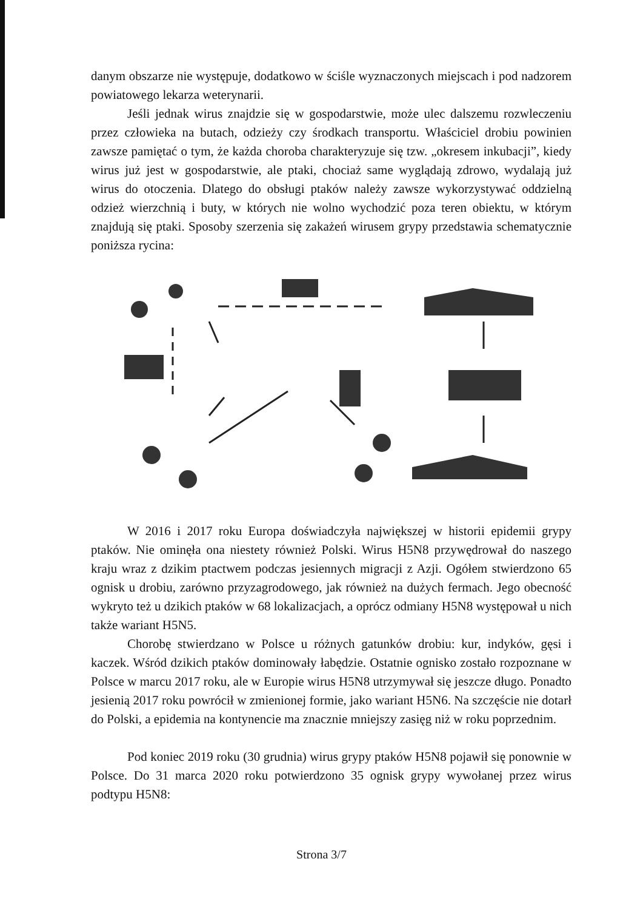danym obszarze nie występuje, dodatkowo w ściśle wyznaczonych miejscach i pod nadzorem powiatowego lekarza weterynarii.
Jeśli jednak wirus znajdzie się w gospodarstwie, może ulec dalszemu rozwleczeniu przez człowieka na butach, odzieży czy środkach transportu. Właściciel drobiu powinien zawsze pamiętać o tym, że każda choroba charakteryzuje się tzw. „okresem inkubacji”, kiedy wirus już jest w gospodarstwie, ale ptaki, chociaż same wyglądają zdrowo, wydalają już wirus do otoczenia. Dlatego do obsługi ptaków należy zawsze wykorzystywać oddzielną odzież wierzchnią i buty, w których nie wolno wychodzić poza teren obiektu, w którym znajdują się ptaki. Sposoby szerzenia się zakażeń wirusem grypy przedstawia schematycznie poniższa rycina:
W 2016 i 2017 roku Europa doświadczyła największej w historii epidemii grypy ptaków. Nie ominęła ona niestety również Polski. Wirus H5N8 przywędrował do naszego kraju wraz z dzikim ptactwem podczas jesiennych migracji z Azji. Ogółem stwierdzono 65 ognisk u drobiu, zarówno przyzagrodowego, jak również na dużych fermach. Jego obecność wykryto też u dzikich ptaków w 68 lokalizacjach, a oprócz odmiany H5N8 występował u nich także wariant H5N5.
Chorobę stwierdzano w Polsce u różnych gatunków drobiu: kur, indyków, gęsi i kaczek. Wśród dzikich ptaków dominowały łabędzie. Ostatnie ognisko zostało rozpoznane w Polsce w marcu 2017 roku, ale w Europie wirus H5N8 utrzymywał się jeszcze długo. Ponadto jesienią 2017 roku powrócił w zmienionej formie, jako wariant H5N6. Na szczęście nie dotarł do Polski, a epidemia na kontynencie ma znacznie mniejszy zasięg niż w roku poprzednim.
Pod koniec 2019 roku (30 grudnia) wirus grypy ptaków H5N8 pojawił się ponownie w Polsce. Do 31 marca 2020 roku potwierdzono 35 ognisk grypy wywołanej przez wirus podtypu H5N8:
Strona 3/7